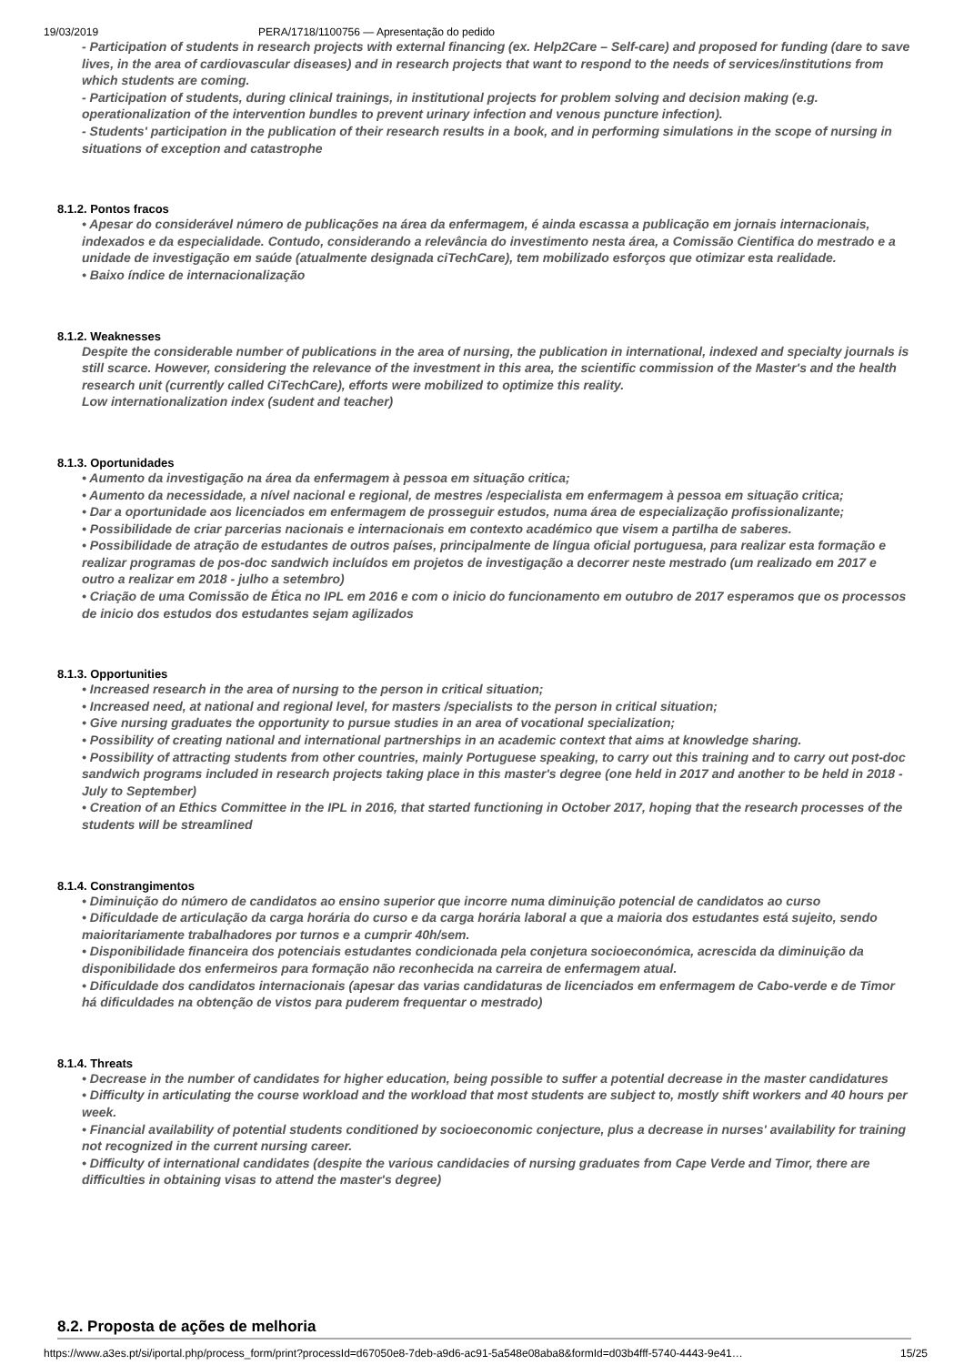19/03/2019 PERA/1718/1100756 — Apresentação do pedido
- Participation of students in research projects with external financing (ex. Help2Care – Self-care) and proposed for funding (dare to save lives, in the area of cardiovascular diseases) and in research projects that want to respond to the needs of services/institutions from which students are coming.
- Participation of students, during clinical trainings, in institutional projects for problem solving and decision making (e.g. operationalization of the intervention bundles to prevent urinary infection and venous puncture infection).
- Students' participation in the publication of their research results in a book, and in performing simulations in the scope of nursing in situations of exception and catastrophe
8.1.2. Pontos fracos
• Apesar do considerável número de publicações na área da enfermagem, é ainda escassa a publicação em jornais internacionais, indexados e da especialidade. Contudo, considerando a relevância do investimento nesta área, a Comissão Cientifica do mestrado e a unidade de investigação em saúde (atualmente designada ciTechCare), tem mobilizado esforços que otimizar esta realidade.
• Baixo índice de internacionalização
8.1.2. Weaknesses
Despite the considerable number of publications in the area of nursing, the publication in international, indexed and specialty journals is still scarce. However, considering the relevance of the investment in this area, the scientific commission of the Master's and the health research unit (currently called CiTechCare), efforts were mobilized to optimize this reality.
Low internationalization index (sudent and teacher)
8.1.3. Oportunidades
• Aumento da investigação na área da enfermagem à pessoa em situação critica;
• Aumento da necessidade, a nível nacional e regional, de mestres /especialista em enfermagem à pessoa em situação critica;
• Dar a oportunidade aos licenciados em enfermagem de prosseguir estudos, numa área de especialização profissionalizante;
• Possibilidade de criar parcerias nacionais e internacionais em contexto académico que visem a partilha de saberes.
• Possibilidade de atração de estudantes de outros países, principalmente de língua oficial portuguesa, para realizar esta formação e realizar programas de pos-doc sandwich incluídos em projetos de investigação a decorrer neste mestrado (um realizado em 2017 e outro a realizar em 2018 - julho a setembro)
• Criação de uma Comissão de Ética no IPL em 2016 e com o inicio do funcionamento em outubro de 2017 esperamos que os processos de inicio dos estudos dos estudantes sejam agilizados
8.1.3. Opportunities
• Increased research in the area of nursing to the person in critical situation;
• Increased need, at national and regional level, for masters /specialists to the person in critical situation;
• Give nursing graduates the opportunity to pursue studies in an area of vocational specialization;
• Possibility of creating national and international partnerships in an academic context that aims at knowledge sharing.
• Possibility of attracting students from other countries, mainly Portuguese speaking, to carry out this training and to carry out post-doc sandwich programs included in research projects taking place in this master's degree (one held in 2017 and another to be held in 2018 - July to September)
• Creation of an Ethics Committee in the IPL in 2016, that started functioning in October 2017, hoping that the research processes of the students will be streamlined
8.1.4. Constrangimentos
• Diminuição do número de candidatos ao ensino superior que incorre numa diminuição potencial de candidatos ao curso
• Dificuldade de articulação da carga horária do curso e da carga horária laboral a que a maioria dos estudantes está sujeito, sendo maioritariamente trabalhadores por turnos e a cumprir 40h/sem.
• Disponibilidade financeira dos potenciais estudantes condicionada pela conjetura socioeconómica, acrescida da diminuição da disponibilidade dos enfermeiros para formação não reconhecida na carreira de enfermagem atual.
• Dificuldade dos candidatos internacionais (apesar das varias candidaturas de licenciados em enfermagem de Cabo-verde e de Timor há dificuldades na obtenção de vistos para puderem frequentar o mestrado)
8.1.4. Threats
• Decrease in the number of candidates for higher education, being possible to suffer a potential decrease in the master candidatures
• Difficulty in articulating the course workload and the workload that most students are subject to, mostly shift workers and 40 hours per week.
• Financial availability of potential students conditioned by socioeconomic conjecture, plus a decrease in nurses' availability for training not recognized in the current nursing career.
• Difficulty of international candidates (despite the various candidacies of nursing graduates from Cape Verde and Timor, there are difficulties in obtaining visas to attend the master's degree)
8.2. Proposta de ações de melhoria
https://www.a3es.pt/si/iportal.php/process_form/print?processId=d67050e8-7deb-a9d6-ac91-5a548e08aba8&formId=d03b4fff-5740-4443-9e41… 15/25